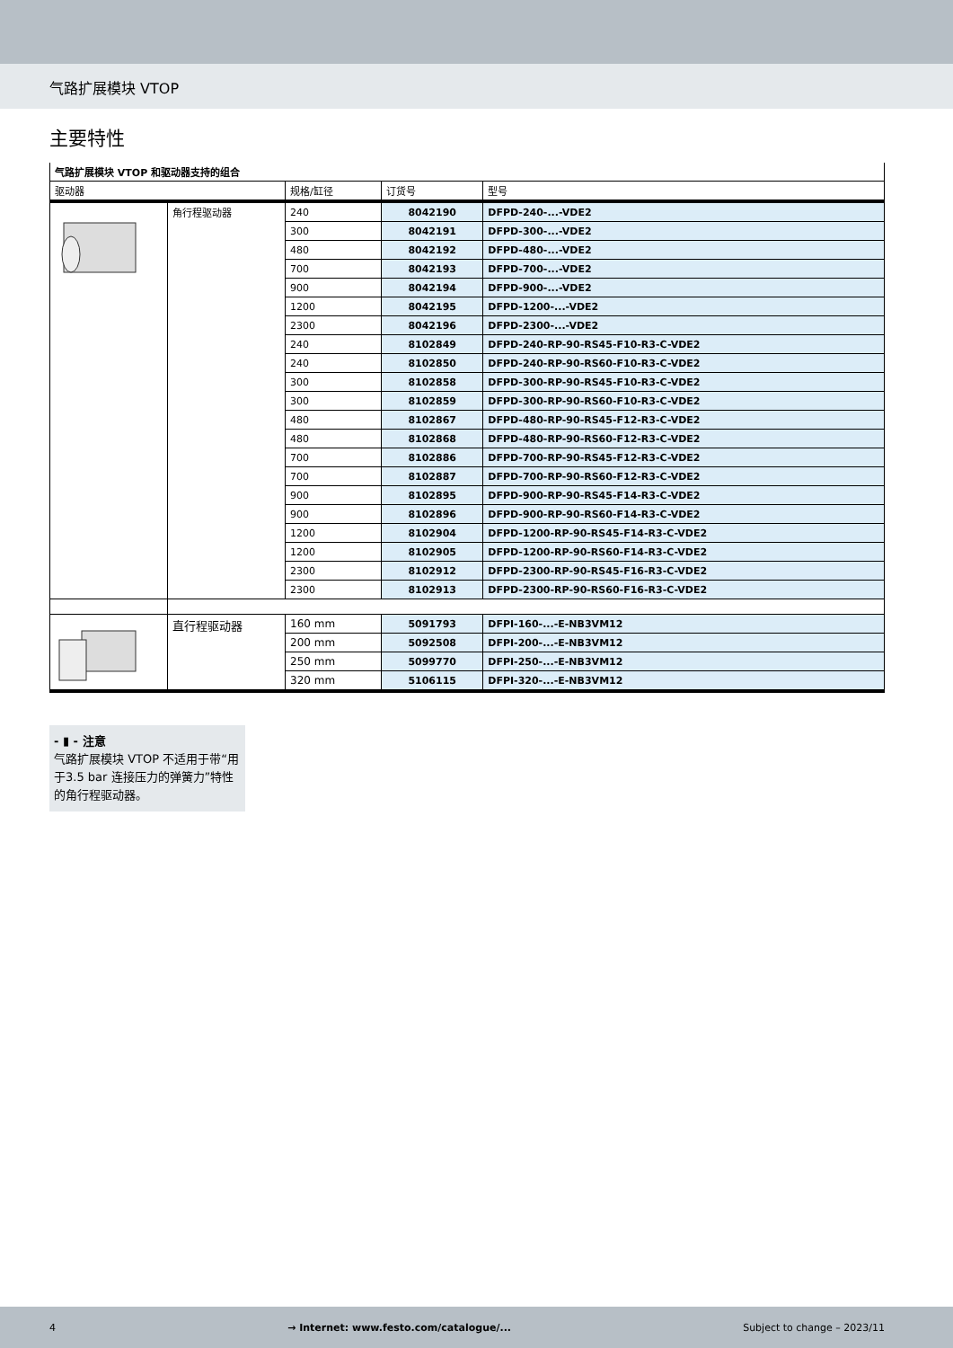气路扩展模块 VTOP
主要特性
| 气路扩展模块 VTOP 和驱动器支持的组合 | | | | |
| --- | --- | --- | --- | --- |
| 驱动器 | | 规格/缸径 | 订货号 | 型号 |
| | 角行程驱动器 | 240 | 8042190 | DFPD-240-...-VDE2 |
| | | 300 | 8042191 | DFPD-300-...-VDE2 |
| | | 480 | 8042192 | DFPD-480-...-VDE2 |
| | | 700 | 8042193 | DFPD-700-...-VDE2 |
| | | 900 | 8042194 | DFPD-900-...-VDE2 |
| | | 1200 | 8042195 | DFPD-1200-...-VDE2 |
| | | 2300 | 8042196 | DFPD-2300-...-VDE2 |
| | | 240 | 8102849 | DFPD-240-RP-90-RS45-F10-R3-C-VDE2 |
| | | 240 | 8102850 | DFPD-240-RP-90-RS60-F10-R3-C-VDE2 |
| | | 300 | 8102858 | DFPD-300-RP-90-RS45-F10-R3-C-VDE2 |
| | | 300 | 8102859 | DFPD-300-RP-90-RS60-F10-R3-C-VDE2 |
| | | 480 | 8102867 | DFPD-480-RP-90-RS45-F12-R3-C-VDE2 |
| | | 480 | 8102868 | DFPD-480-RP-90-RS60-F12-R3-C-VDE2 |
| | | 700 | 8102886 | DFPD-700-RP-90-RS45-F12-R3-C-VDE2 |
| | | 700 | 8102887 | DFPD-700-RP-90-RS60-F12-R3-C-VDE2 |
| | | 900 | 8102895 | DFPD-900-RP-90-RS45-F14-R3-C-VDE2 |
| | | 900 | 8102896 | DFPD-900-RP-90-RS60-F14-R3-C-VDE2 |
| | | 1200 | 8102904 | DFPD-1200-RP-90-RS45-F14-R3-C-VDE2 |
| | | 1200 | 8102905 | DFPD-1200-RP-90-RS60-F14-R3-C-VDE2 |
| | | 2300 | 8102912 | DFPD-2300-RP-90-RS45-F16-R3-C-VDE2 |
| | | 2300 | 8102913 | DFPD-2300-RP-90-RS60-F16-R3-C-VDE2 |
| | 直行程驱动器 | 160 mm | 5091793 | DFPI-160-...-E-NB3VM12 |
| | | 200 mm | 5092508 | DFPI-200-...-E-NB3VM12 |
| | | 250 mm | 5099770 | DFPI-250-...-E-NB3VM12 |
| | | 320 mm | 5106115 | DFPI-320-...-E-NB3VM12 |
- ▮ - 注意
气路扩展模块 VTOP 不适用于带“用于3.5 bar 连接压力的弹簧力”特性的角行程驱动器。
4 → Internet: www.festo.com/catalogue/... Subject to change – 2023/11